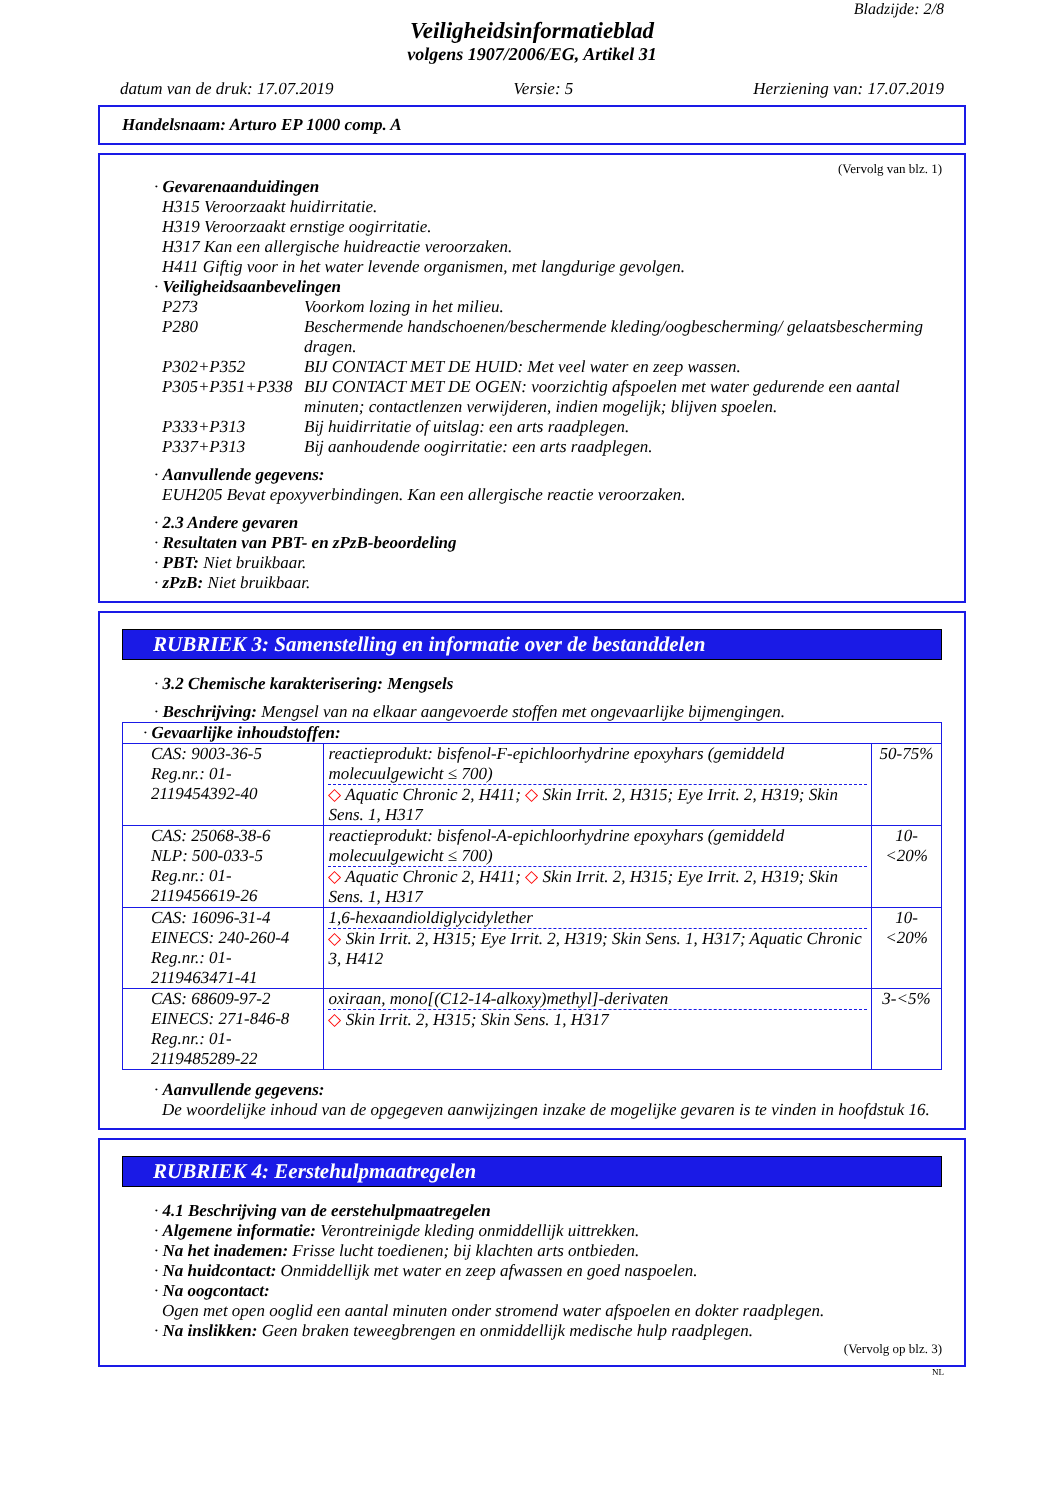Bladzijde: 2/8
Veiligheidsinformatieblad
volgens 1907/2006/EG, Artikel 31
datum van de druk: 17.07.2019 Versie: 5 Herziening van: 17.07.2019
Handelsnaam: Arturo EP 1000 comp. A
(Vervolg van blz. 1)
· Gevarenaanduidingen
H315 Veroorzaakt huidirritatie.
H319 Veroorzaakt ernstige oogirritatie.
H317 Kan een allergische huidreactie veroorzaken.
H411 Giftig voor in het water levende organismen, met langdurige gevolgen.
· Veiligheidsaanbevelingen
P273 Voorkom lozing in het milieu. P280 Beschermende handschoenen/beschermende kleding/oogbescherming/ gelaatsbescherming dragen. P302+P352 BIJ CONTACT MET DE HUID: Met veel water en zeep wassen. P305+P351+P338 BIJ CONTACT MET DE OGEN: voorzichtig afspoelen met water gedurende een aantal minuten; contactlenzen verwijderen, indien mogelijk; blijven spoelen. P333+P313 Bij huidirritatie of uitslag: een arts raadplegen. P337+P313 Bij aanhoudende oogirritatie: een arts raadplegen.
· Aanvullende gegevens:
EUH205 Bevat epoxyverbindingen. Kan een allergische reactie veroorzaken.
· 2.3 Andere gevaren
· Resultaten van PBT- en zPzB-beoordeling
· PBT: Niet bruikbaar.
· zPzB: Niet bruikbaar.
RUBRIEK 3: Samenstelling en informatie over de bestanddelen
· 3.2 Chemische karakterisering: Mengsels
· Beschrijving: Mengsel van na elkaar aangevoerde stoffen met ongevaarlijke bijmengingen.
| · Gevaarlijke inhoudstoffen: | | |
| CAS: 9003-36-5 Reg.nr.: 01-2119454392-40 | reactieprodukt: bisfenol-F-epichloorhydrine epoxyhars (gemiddeld molecuulgewicht ≤ 700) ◇ Aquatic Chronic 2, H411; ◇ Skin Irrit. 2, H315; Eye Irrit. 2, H319; Skin Sens. 1, H317 | 50-75% |
| CAS: 25068-38-6 NLP: 500-033-5 Reg.nr.: 01-2119456619-26 | reactieprodukt: bisfenol-A-epichloorhydrine epoxyhars (gemiddeld molecuulgewicht ≤ 700) ◇ Aquatic Chronic 2, H411; ◇ Skin Irrit. 2, H315; Eye Irrit. 2, H319; Skin Sens. 1, H317 | 10-<20% |
| CAS: 16096-31-4 EINECS: 240-260-4 Reg.nr.: 01-2119463471-41 | 1,6-hexaandioldiglycidylether ◇ Skin Irrit. 2, H315; Eye Irrit. 2, H319; Skin Sens. 1, H317; Aquatic Chronic 3, H412 | 10-<20% |
| CAS: 68609-97-2 EINECS: 271-846-8 Reg.nr.: 01-2119485289-22 | oxiraan, mono[(C12-14-alkoxy)methyl]-derivaten ◇ Skin Irrit. 2, H315; Skin Sens. 1, H317 | 3-<5% |
· Aanvullende gegevens:
De woordelijke inhoud van de opgegeven aanwijzingen inzake de mogelijke gevaren is te vinden in hoofdstuk 16.
RUBRIEK 4: Eerstehulpmaatregelen
· 4.1 Beschrijving van de eerstehulpmaatregelen
· Algemene informatie: Verontreinigde kleding onmiddellijk uittrekken.
· Na het inademen: Frisse lucht toedienen; bij klachten arts ontbieden.
· Na huidcontact: Onmiddellijk met water en zeep afwassen en goed naspoelen.
· Na oogcontact:
Ogen met open ooglid een aantal minuten onder stromend water afspoelen en dokter raadplegen.
· Na inslikken: Geen braken teweegbrengen en onmiddellijk medische hulp raadplegen.
(Vervolg op blz. 3)
NL